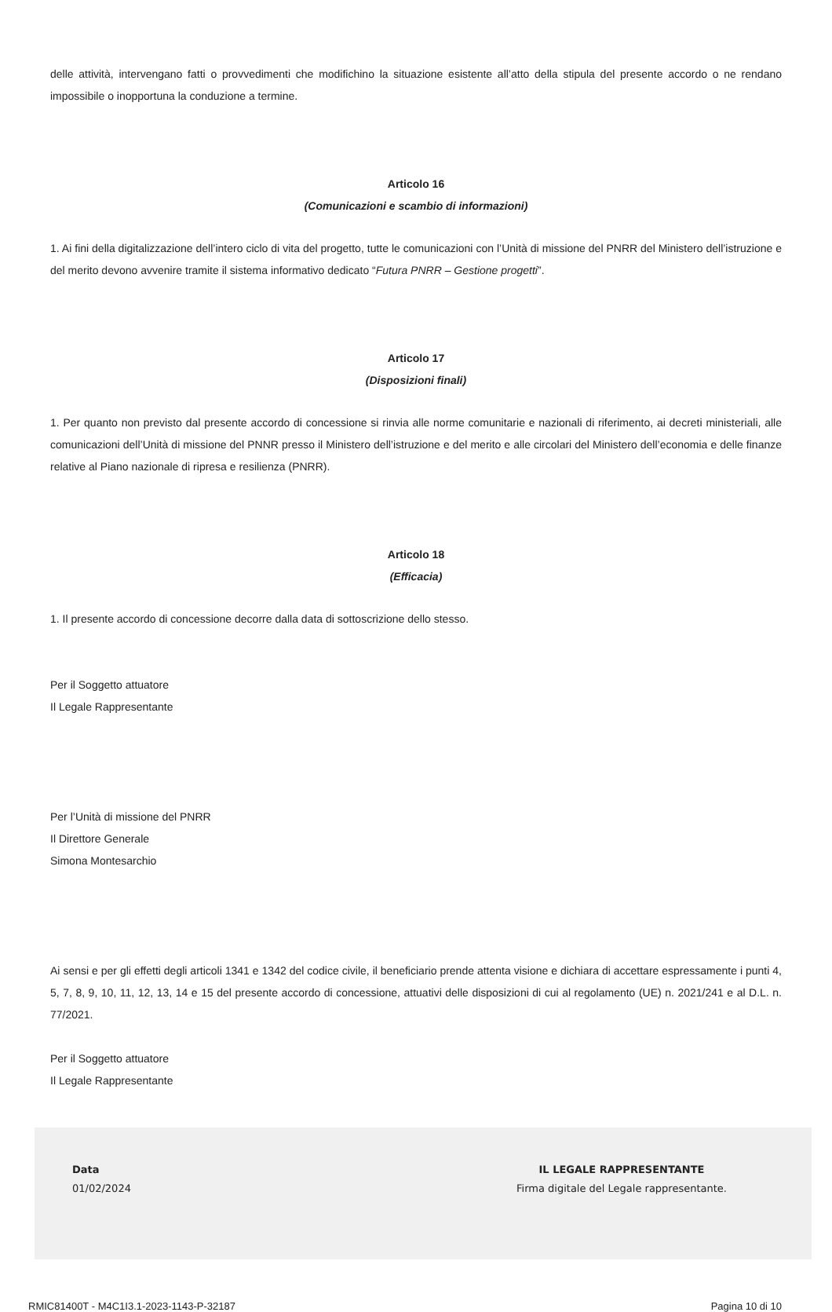delle attività, intervengano fatti o provvedimenti che modifichino la situazione esistente all’atto della stipula del presente accordo o ne rendano impossibile o inopportuna la conduzione a termine.
Articolo 16
(Comunicazioni e scambio di informazioni)
1. Ai fini della digitalizzazione dell’intero ciclo di vita del progetto, tutte le comunicazioni con l’Unità di missione del PNRR del Ministero dell’istruzione e del merito devono avvenire tramite il sistema informativo dedicato “Futura PNRR – Gestione progetti”.
Articolo 17
(Disposizioni finali)
1. Per quanto non previsto dal presente accordo di concessione si rinvia alle norme comunitarie e nazionali di riferimento, ai decreti ministeriali, alle comunicazioni dell’Unità di missione del PNNR presso il Ministero dell’istruzione e del merito e alle circolari del Ministero dell’economia e delle finanze relative al Piano nazionale di ripresa e resilienza (PNRR).
Articolo 18
(Efficacia)
1. Il presente accordo di concessione decorre dalla data di sottoscrizione dello stesso.
Per il Soggetto attuatore
Il Legale Rappresentante
Per l’Unità di missione del PNRR
Il Direttore Generale
Simona Montesarchio
Ai sensi e per gli effetti degli articoli 1341 e 1342 del codice civile, il beneficiario prende attenta visione e dichiara di accettare espressamente i punti 4, 5, 7, 8, 9, 10, 11, 12, 13, 14 e 15 del presente accordo di concessione, attuativi delle disposizioni di cui al regolamento (UE) n. 2021/241 e al D.L. n. 77/2021.
Per il Soggetto attuatore
Il Legale Rappresentante
Data
01/02/2024
IL LEGALE RAPPRESENTANTE
Firma digitale del Legale rappresentante.
RMIC81400T - M4C1I3.1-2023-1143-P-32187 Pagina 10 di 10